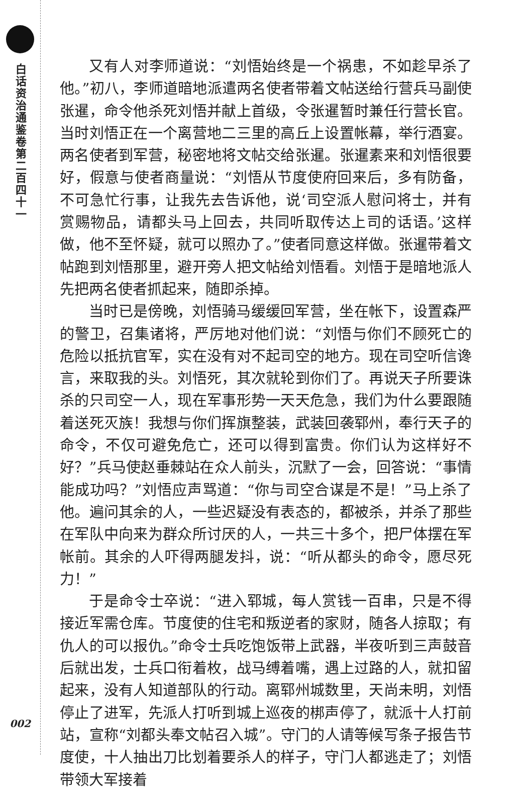白话资治通鉴卷第二百四十一
002
又有人对李师道说：“刘悟始终是一个祸患，不如趁早杀了他。”初八，李师道暗地派遣两名使者带着文帖送给行营兵马副使张暹，命令他杀死刘悟并献上首级，令张暹暂时兼任行营长官。当时刘悟正在一个离营地二三里的高丘上设置帐幕，举行酒宴。两名使者到军营，秘密地将文帖交给张暹。张暹素来和刘悟很要好，假意与使者商量说：“刘悟从节度使府回来后，多有防备，不可急忙行事，让我先去告诉他，说‘司空派人慰问将士，并有赏赐物品，请都头马上回去，共同听取传达上司的话语。’这样做，他不至怀疑，就可以照办了。”使者同意这样做。张暹带着文帖跑到刘悟那里，避开旁人把文帖给刘悟看。刘悟于是暗地派人先把两名使者抓起来，随即杀掉。
当时已是傍晚，刘悟骑马缓缓回军营，坐在帐下，设置森严的警卫，召集诸将，严厉地对他们说：“刘悟与你们不顾死亡的危险以抵抗官军，实在没有对不起司空的地方。现在司空听信谗言，来取我的头。刘悟死，其次就轮到你们了。再说天子所要诛杀的只司空一人，现在军事形势一天天危急，我们为什么要跟随着送死灭族！我想与你们挥旗整装，武装回袭郓州，奉行天子的命令，不仅可避免危亡，还可以得到富贵。你们认为这样好不好？”兵马使赵垂棘站在众人前头，沉默了一会，回答说：“事情能成功吗？”刘悟应声骂道：“你与司空合谋是不是！”马上杀了他。遍问其余的人，一些迟疑没有表态的，都被杀，并杀了那些在军队中向来为群众所讨厌的人，一共三十多个，把尸体摆在军帐前。其余的人吓得两腿发抖，说：“听从都头的命令，愿尽死力！”
于是命令士卒说：“进入郓城，每人赏钱一百串，只是不得接近军需仓库。节度使的住宅和叛逆者的家财，随各人掠取；有仇人的可以报仇。”命令士兵吃饱饭带上武器，半夜听到三声鼓音后就出发，士兵口衔着枚，战马缚着嘴，遇上过路的人，就扣留起来，没有人知道部队的行动。离郓州城数里，天尚未明，刘悟停止了进军，先派人打听到城上巡夜的梆声停了，就派十人打前站，宣称“刘都头奉文帖召入城”。守门的人请等候写条子报告节度使，十人抽出刀比划着要杀人的样子，守门人都逃走了；刘悟带领大军接着